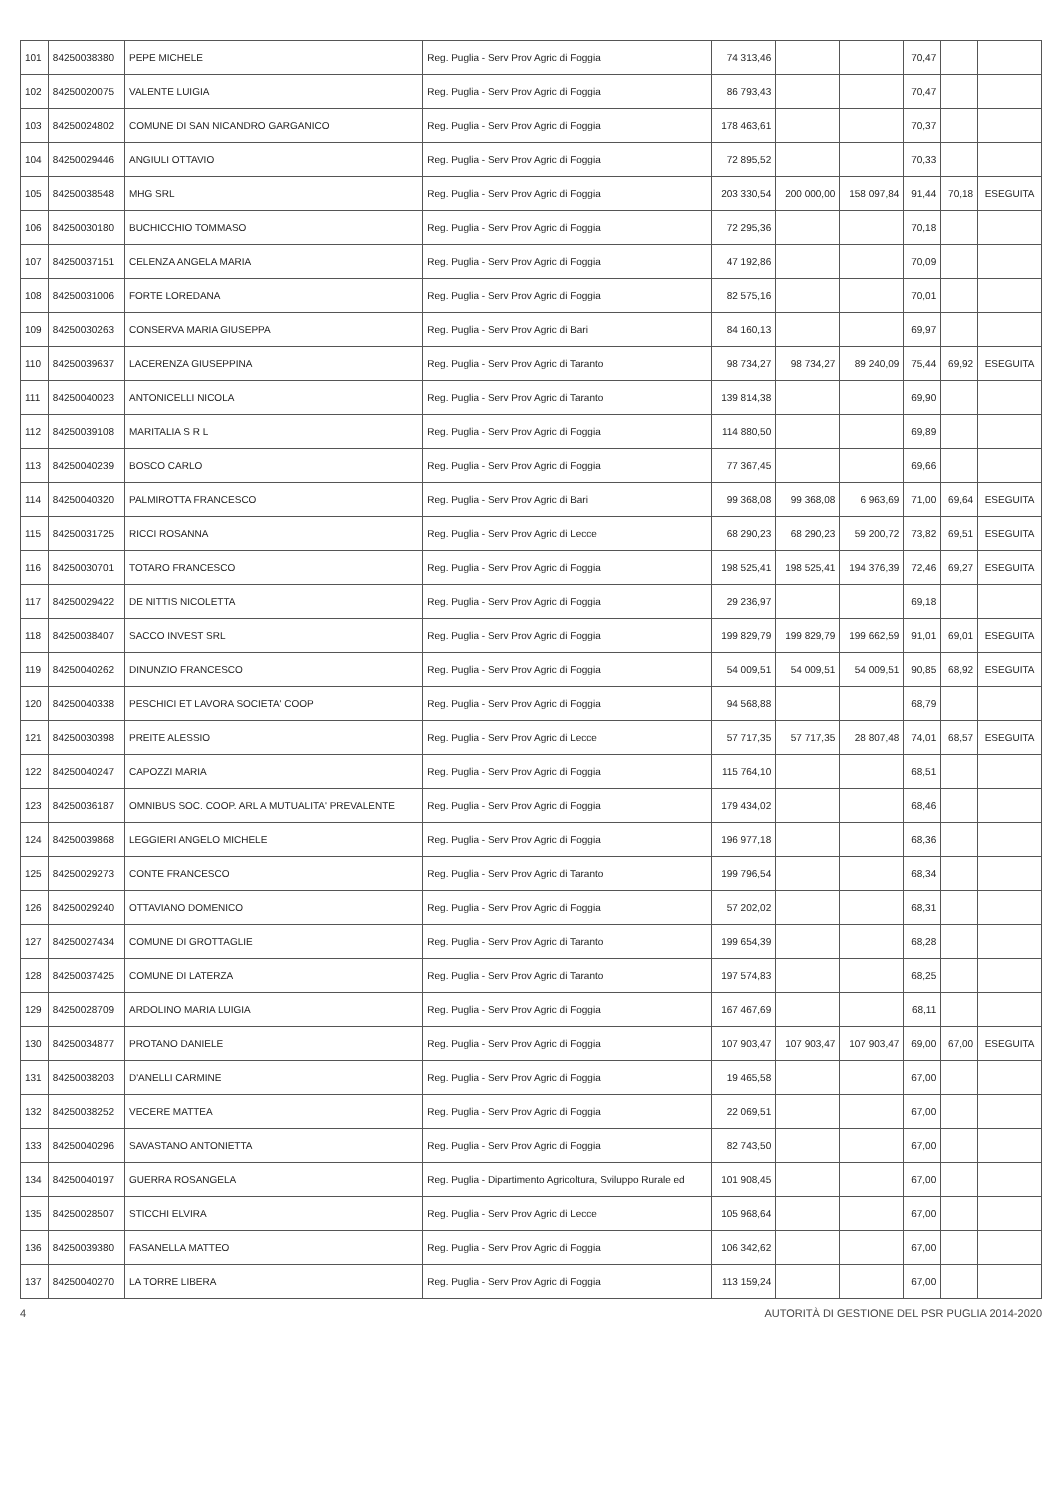| 101 | 84250038380 | PEPE MICHELE | Reg. Puglia - Serv Prov Agric di Foggia | 74 313,46 | | | 70,47 | | |
| 102 | 84250020075 | VALENTE LUIGIA | Reg. Puglia - Serv Prov Agric di Foggia | 86 793,43 | | | 70,47 | | |
| 103 | 84250024802 | COMUNE DI SAN NICANDRO GARGANICO | Reg. Puglia - Serv Prov Agric di Foggia | 178 463,61 | | | 70,37 | | |
| 104 | 84250029446 | ANGIULI OTTAVIO | Reg. Puglia - Serv Prov Agric di Foggia | 72 895,52 | | | 70,33 | | |
| 105 | 84250038548 | MHG SRL | Reg. Puglia - Serv Prov Agric di Foggia | 203 330,54 | 200 000,00 | 158 097,84 | 91,44 | 70,18 | ESEGUITA |
| 106 | 84250030180 | BUCHICCHIO TOMMASO | Reg. Puglia - Serv Prov Agric di Foggia | 72 295,36 | | | 70,18 | | |
| 107 | 84250037151 | CELENZA ANGELA MARIA | Reg. Puglia - Serv Prov Agric di Foggia | 47 192,86 | | | 70,09 | | |
| 108 | 84250031006 | FORTE LOREDANA | Reg. Puglia - Serv Prov Agric di Foggia | 82 575,16 | | | 70,01 | | |
| 109 | 84250030263 | CONSERVA MARIA GIUSEPPA | Reg. Puglia - Serv Prov Agric di Bari | 84 160,13 | | | 69,97 | | |
| 110 | 84250039637 | LACERENZA GIUSEPPINA | Reg. Puglia - Serv Prov Agric di Taranto | 98 734,27 | 98 734,27 | 89 240,09 | 75,44 | 69,92 | ESEGUITA |
| 111 | 84250040023 | ANTONICELLI NICOLA | Reg. Puglia - Serv Prov Agric di Taranto | 139 814,38 | | | 69,90 | | |
| 112 | 84250039108 | MARITALIA S R L | Reg. Puglia - Serv Prov Agric di Foggia | 114 880,50 | | | 69,89 | | |
| 113 | 84250040239 | BOSCO CARLO | Reg. Puglia - Serv Prov Agric di Foggia | 77 367,45 | | | 69,66 | | |
| 114 | 84250040320 | PALMIROTTA FRANCESCO | Reg. Puglia - Serv Prov Agric di Bari | 99 368,08 | 99 368,08 | 6 963,69 | 71,00 | 69,64 | ESEGUITA |
| 115 | 84250031725 | RICCI ROSANNA | Reg. Puglia - Serv Prov Agric di Lecce | 68 290,23 | 68 290,23 | 59 200,72 | 73,82 | 69,51 | ESEGUITA |
| 116 | 84250030701 | TOTARO FRANCESCO | Reg. Puglia - Serv Prov Agric di Foggia | 198 525,41 | 198 525,41 | 194 376,39 | 72,46 | 69,27 | ESEGUITA |
| 117 | 84250029422 | DE NITTIS NICOLETTA | Reg. Puglia - Serv Prov Agric di Foggia | 29 236,97 | | | 69,18 | | |
| 118 | 84250038407 | SACCO INVEST SRL | Reg. Puglia - Serv Prov Agric di Foggia | 199 829,79 | 199 829,79 | 199 662,59 | 91,01 | 69,01 | ESEGUITA |
| 119 | 84250040262 | DINUNZIO FRANCESCO | Reg. Puglia - Serv Prov Agric di Foggia | 54 009,51 | 54 009,51 | 54 009,51 | 90,85 | 68,92 | ESEGUITA |
| 120 | 84250040338 | PESCHICI ET LAVORA SOCIETA' COOP | Reg. Puglia - Serv Prov Agric di Foggia | 94 568,88 | | | 68,79 | | |
| 121 | 84250030398 | PREITE ALESSIO | Reg. Puglia - Serv Prov Agric di Lecce | 57 717,35 | 57 717,35 | 28 807,48 | 74,01 | 68,57 | ESEGUITA |
| 122 | 84250040247 | CAPOZZI MARIA | Reg. Puglia - Serv Prov Agric di Foggia | 115 764,10 | | | 68,51 | | |
| 123 | 84250036187 | OMNIBUS SOC. COOP. ARL A MUTUALITA' PREVALENTE | Reg. Puglia - Serv Prov Agric di Foggia | 179 434,02 | | | 68,46 | | |
| 124 | 84250039868 | LEGGIERI ANGELO MICHELE | Reg. Puglia - Serv Prov Agric di Foggia | 196 977,18 | | | 68,36 | | |
| 125 | 84250029273 | CONTE FRANCESCO | Reg. Puglia - Serv Prov Agric di Taranto | 199 796,54 | | | 68,34 | | |
| 126 | 84250029240 | OTTAVIANO DOMENICO | Reg. Puglia - Serv Prov Agric di Foggia | 57 202,02 | | | 68,31 | | |
| 127 | 84250027434 | COMUNE DI GROTTAGLIE | Reg. Puglia - Serv Prov Agric di Taranto | 199 654,39 | | | 68,28 | | |
| 128 | 84250037425 | COMUNE DI LATERZA | Reg. Puglia - Serv Prov Agric di Taranto | 197 574,83 | | | 68,25 | | |
| 129 | 84250028709 | ARDOLINO MARIA LUIGIA | Reg. Puglia - Serv Prov Agric di Foggia | 167 467,69 | | | 68,11 | | |
| 130 | 84250034877 | PROTANO DANIELE | Reg. Puglia - Serv Prov Agric di Foggia | 107 903,47 | 107 903,47 | 107 903,47 | 69,00 | 67,00 | ESEGUITA |
| 131 | 84250038203 | D'ANELLI CARMINE | Reg. Puglia - Serv Prov Agric di Foggia | 19 465,58 | | | 67,00 | | |
| 132 | 84250038252 | VECERE MATTEA | Reg. Puglia - Serv Prov Agric di Foggia | 22 069,51 | | | 67,00 | | |
| 133 | 84250040296 | SAVASTANO ANTONIETTA | Reg. Puglia - Serv Prov Agric di Foggia | 82 743,50 | | | 67,00 | | |
| 134 | 84250040197 | GUERRA ROSANGELA | Reg. Puglia - Dipartimento Agricoltura, Sviluppo Rurale ed | 101 908,45 | | | 67,00 | | |
| 135 | 84250028507 | STICCHI ELVIRA | Reg. Puglia - Serv Prov Agric di Lecce | 105 968,64 | | | 67,00 | | |
| 136 | 84250039380 | FASANELLA MATTEO | Reg. Puglia - Serv Prov Agric di Foggia | 106 342,62 | | | 67,00 | | |
| 137 | 84250040270 | LA TORRE LIBERA | Reg. Puglia - Serv Prov Agric di Foggia | 113 159,24 | | | 67,00 | | |
4 AUTORITÀ DI GESTIONE DEL PSR PUGLIA 2014-2020